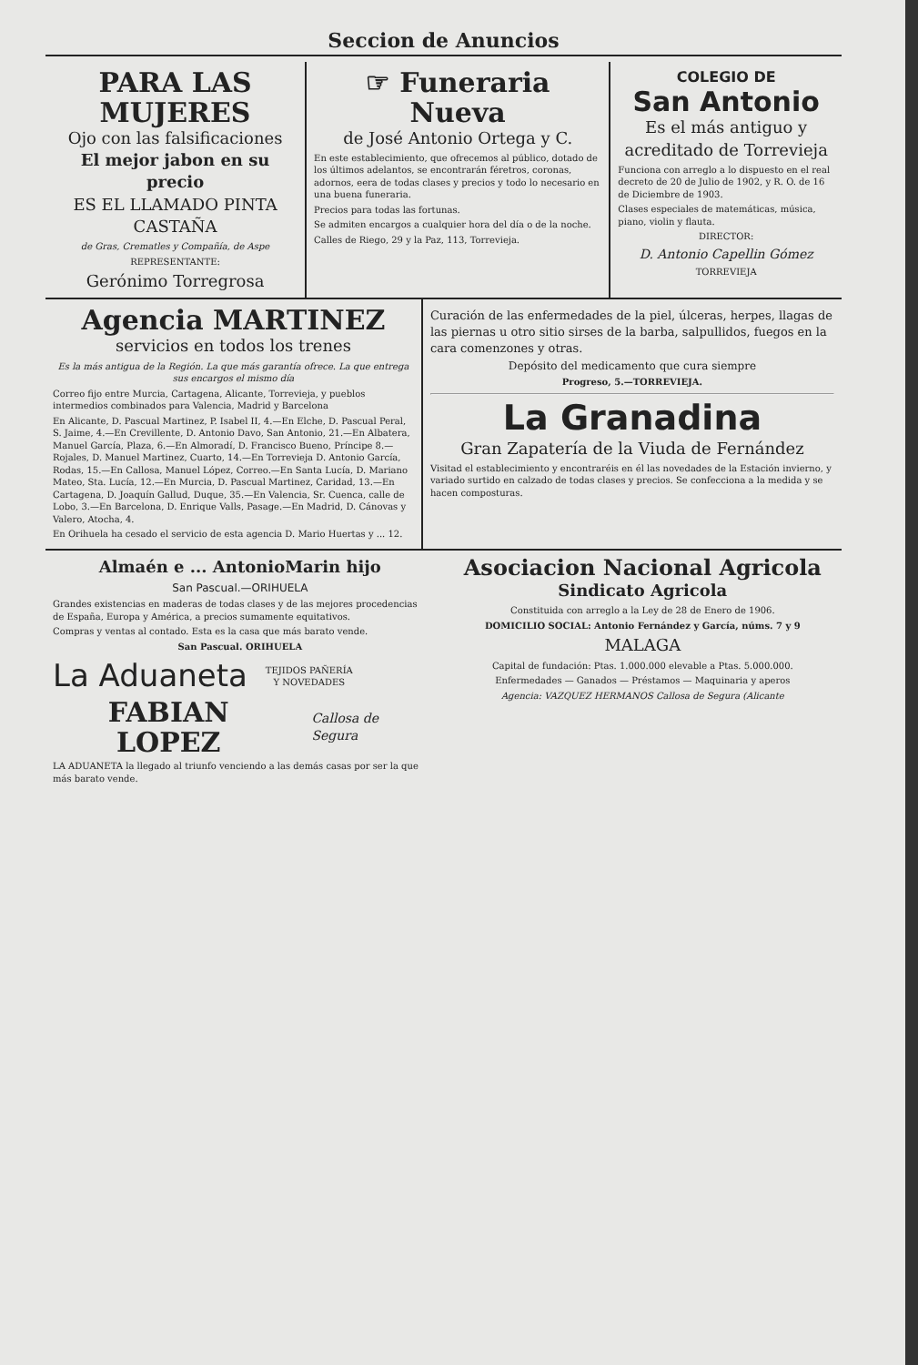Seccion de Anuncios
PARA LAS
MUJERES
Ojo con las falsificaciones
El mejor jabon en su precio
ES EL LLAMADO PINTA CASTAÑA
de Gras, Crematles y Compañía, de Aspe
REPRESENTANTE:
Gerónimo Torregrosa
☞ Funeraria Nueva
de José Antonio Ortega y C.
En este establecimiento, que ofrecemos al público, dotado de los últimos adelantos, se encontrarán féretros, coronas, adornos, eera de todas clases y precios y todo lo necesario en una buena funeraria.
Precios para todas las fortunas.
Se admiten encargos a cualquier hora del día o de la noche.
Calles de Riego, 29 y la Paz, 113, Torrevieja.
COLEGIO DE
San Antonio
Es el más antiguo y acreditado de Torrevieja
Funciona con arreglo a lo dispuesto en el real decreto de 20 de Julio de 1902, y R. O. de 16 de Diciembre de 1903.
Clases especiales de matemáticas, música, piano, violin y flauta.
DIRECTOR:
D. Antonio Capellin Gómez
TORREVIEJA
Agencia MARTINEZ
servicios en todos los trenes
Es la más antigua de la Región. La que más garantía ofrece. La que entrega sus encargos el mismo día
Correo fijo entre Murcia, Cartagena, Alicante, Torrevieja, y pueblos intermedios combinados para Valencia, Madrid y Barcelona
En Alicante, D. Pascual Martinez, P. Isabel II, 4.—En Elche, D. Pascual Peral, S. Jaime, 4.—En Crevillente, D. Antonio Davo, San Antonio, 21.—En Albatera, Manuel García, Plaza, 6.—En Almoradí, D. Francisco Bueno, Príncipe 8.— Rojales, D. Manuel Martinez, Cuarto, 14.—En Torrevieja D. Antonio García, Rodas, 15.—En Callosa, Manuel López, Correo.—En Santa Lucía, D. Mariano Mateo, Sta. Lucía, 12.—En Murcia, D. Pascual Martinez, Caridad, 13.—En Cartagena, D. Joaquín Gallud, Duque, 35.—En Valencia, Sr. Cuenca, calle de Lobo, 3.—En Barcelona, D. Enrique Valls, Pasage.—En Madrid, D. Cánovas y Valero, Atocha, 4.
En Orihuela ha cesado el servicio de esta agencia D. Mario Huertas y ... 12.
Curación de las enfermedades de la piel, úlceras, herpes, llagas de las piernas u otro sitio sirses de la barba, salpullidos, fuegos en la cara comenzones y otras.
Depósito del medicamento que cura siempre
Progreso, 5.—TORREVIEJA.
La Granadina
Gran Zapatería de la Viuda de Fernández
Visitad el establecimiento y encontraréis en él las novedades de la Estación invierno, y variado surtido en calzado de todas clases y precios. Se confecciona a la medida y se hacen composturas.
Almaén e ... AntonioMarin hijo
San Pascual.—ORIHUELA
Grandes existencias en maderas de todas clases y de las mejores procedencias de España, Europa y América, a precios sumamente equitativos.
Compras y ventas al contado. Esta es la casa que más barato vende.
San Pascual. ORIHUELA
La Aduaneta
TEJIDOS PAÑERÍA
Y NOVEDADES
FABIAN LOPEZ
Callosa de Segura
LA ADUANETA la llegado al triunfo venciendo a las demás casas por ser la que más barato vende.
Asociacion Nacional Agricola
Sindicato Agricola
Constituida con arreglo a la Ley de 28 de Enero de 1906.
DOMICILIO SOCIAL: Antonio Fernández y García, núms. 7 y 9
MALAGA
Capital de fundación: Ptas. 1.000.000 elevable a Ptas. 5.000.000.
Enfermedades — Ganados — Préstamos — Maquinaria y aperos
Agencia: VAZQUEZ HERMANOS Callosa de Segura (Alicante